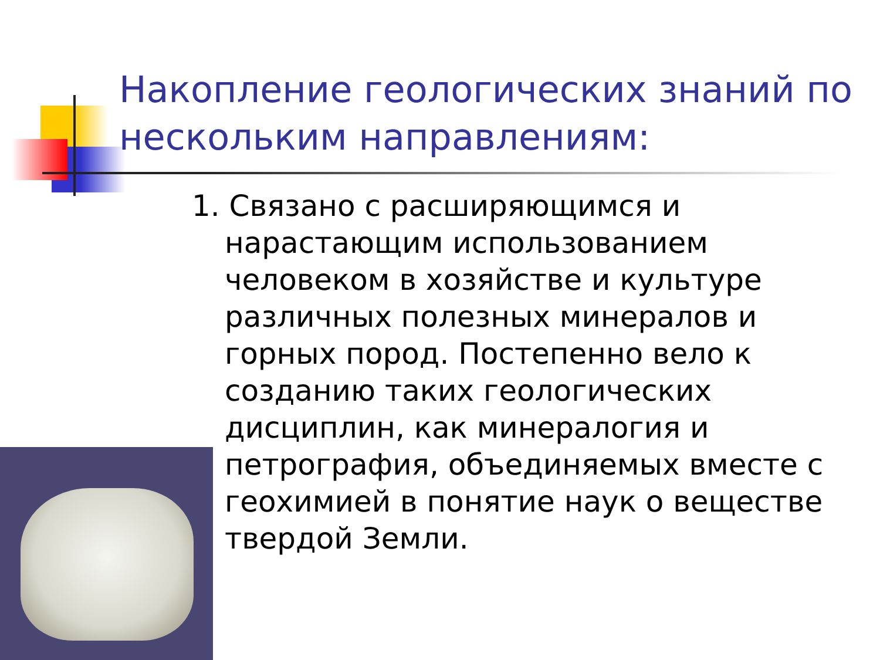Накопление геологических знаний по нескольким направлениям:
1. Связано с расширяющимся и нарастающим использованием человеком в хозяйстве и культуре различных полезных минералов и горных пород. Постепенно вело к созданию таких геологических дисциплин, как минералогия и петрография, объединяемых вместе с геохимией в понятие наук о веществе твердой Земли.